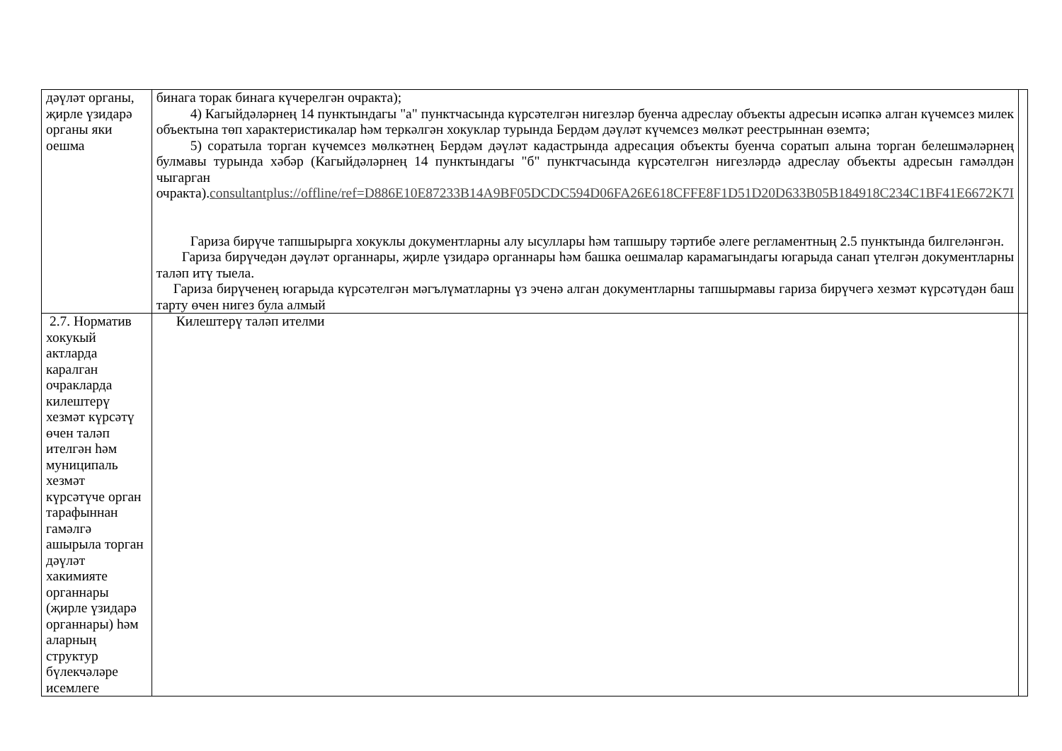| дәүләт органы, җирле үзидарә органы яки оешма | бинага торак бинага күчерелгән очракта); 4) Кагыйдәләрнең 14 пунктындагы "а" пунктчасында күрсәтелгән нигезләр буенча адреслау объекты адресын исәпкә алган күчемсез милек объектына төп характеристикалар һәм теркәлгән хокуклар турында Бердәм дәүләт күчемсез мөлкәт реестрыннан өземтә; 5) соратыла торган күчемсез мөлкәтнең Бердәм дәүләт кадастрында адресация объекты буенча соратып алына торган белешмәләрнең булмавы турында хәбәр (Кагыйдәләрнең 14 пунктындагы "б" пунктчасында күрсәтелгән нигезләрдә адреслау объекты адресын гамәлдән чыгарган очракта). consultantplus://offline/ref=D886E10E87233B14A9BF05DCDC594D06FA26E618CFFE8F1D51D20D633B05B184918C234C1BF41E6672K7I Гариза бирүче тапшырырга хокуклы документларны алу ысуллары һәм тапшыру тәртибе әлеге регламентның 2.5 пунктында билгеләнгән. Гариза бирүчедән дәүләт органнары, җирле үзидарә органнары һәм башка оешмалар карамагындагы югарыда санап үтелгән документларны таләп итү тыела. Гариза бирүченең югарыда күрсәтелгән мәгълүматларны үз эченә алган документларны тапшырмавы гариза бирүчегә хезмәт күрсәтүдән баш тарту өчен нигез була алмый | |
| 2.7. Норматив хокукый актларда каралган очракларда килештерү хезмәт күрсәтү өчен таләп ителгән һәм муниципаль хезмәт күрсәтүче орган тарафыннан гамәлгә ашырыла торган дәүләт хакимияте органнары (җирле үзидарә органнары) һәм аларның структур бүлекчәләре исемлеге | Килештерү таләп ителми | |